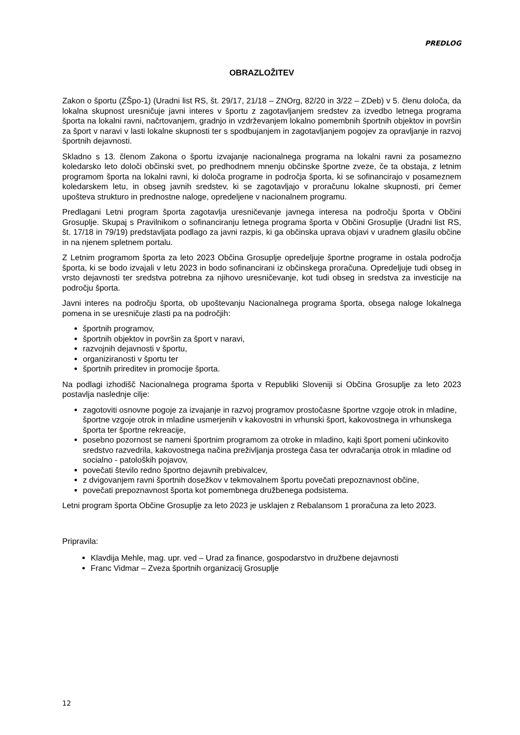PREDLOG
OBRAZLOŽITEV
Zakon o športu (ZŠpo-1) (Uradni list RS, št. 29/17, 21/18 – ZNOrg, 82/20 in 3/22 – ZDeb) v 5. členu določa, da lokalna skupnost uresničuje javni interes v športu z zagotavljanjem sredstev za izvedbo letnega programa športa na lokalni ravni, načrtovanjem, gradnjo in vzdrževanjem lokalno pomembnih športnih objektov in površin za šport v naravi v lasti lokalne skupnosti ter s spodbujanjem in zagotavljanjem pogojev za opravljanje in razvoj športnih dejavnosti.
Skladno s 13. členom Zakona o športu izvajanje nacionalnega programa na lokalni ravni za posamezno koledarsko leto določi občinski svet, po predhodnem mnenju občinske športne zveze, če ta obstaja, z letnim programom športa na lokalni ravni, ki določa programe in področja športa, ki se sofinancirajo v posameznem koledarskem letu, in obseg javnih sredstev, ki se zagotavljajo v proračunu lokalne skupnosti, pri čemer upošteva strukturo in prednostne naloge, opredeljene v nacionalnem programu.
Predlagani Letni program športa zagotavlja uresničevanje javnega interesa na področju športa v Občini Grosuplje. Skupaj s Pravilnikom o sofinanciranju letnega programa športa v Občini Grosuplje (Uradni list RS, št. 17/18 in 79/19) predstavljata podlago za javni razpis, ki ga občinska uprava objavi v uradnem glasilu občine in na njenem spletnem portalu.
Z Letnim programom športa za leto 2023 Občina Grosuplje opredeljuje športne programe in ostala področja športa, ki se bodo izvajali v letu 2023 in bodo sofinancirani iz občinskega proračuna. Opredeljuje tudi obseg in vrsto dejavnosti ter sredstva potrebna za njihovo uresničevanje, kot tudi obseg in sredstva za investicije na področju športa.
Javni interes na področju športa, ob upoštevanju Nacionalnega programa športa, obsega naloge lokalnega pomena in se uresničuje zlasti pa na področjih:
športnih programov,
športnih objektov in površin za šport v naravi,
razvojnih dejavnosti v športu,
organiziranosti v športu ter
športnih prireditev in promocije športa.
Na podlagi izhodišč Nacionalnega programa športa v Republiki Sloveniji si Občina Grosuplje za leto 2023 postavlja naslednje cilje:
zagotoviti osnovne pogoje za izvajanje in razvoj programov prostočasne športne vzgoje otrok in mladine, športne vzgoje otrok in mladine usmerjenih v kakovostni in vrhunski šport, kakovostnega in vrhunskega športa ter športne rekreacije,
posebno pozornost se nameni športnim programom za otroke in mladino, kajti šport pomeni učinkovito sredstvo razvedrila, kakovostnega načina preživljanja prostega časa ter odvračanja otrok in mladine od socialno - patoloških pojavov,
povečati število redno športno dejavnih prebivalcev,
z dvigovanjem ravni športnih dosežkov v tekmovalnem športu povečati prepoznavnost občine,
povečati prepoznavnost športa kot pomembnega družbenega podsistema.
Letni program športa Občine Grosuplje za leto 2023 je usklajen z Rebalansom 1 proračuna za leto 2023.
Pripravila:
Klavdija Mehle, mag. upr. ved – Urad za finance, gospodarstvo in družbene dejavnosti
Franc Vidmar – Zveza športnih organizacij Grosuplje
12